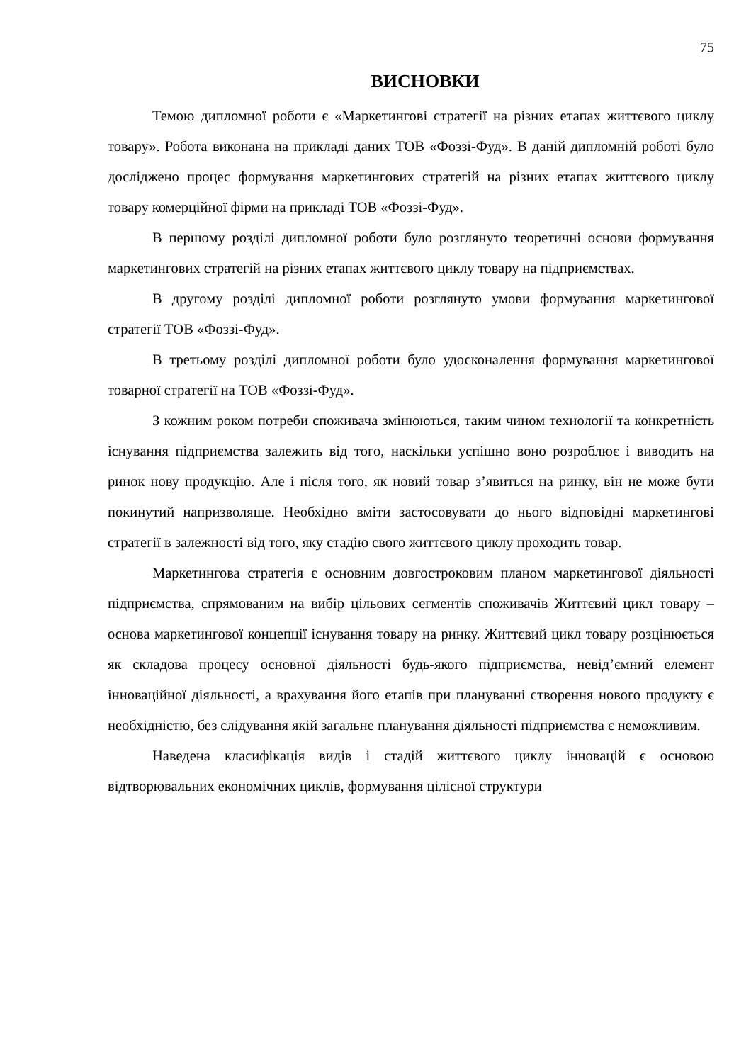75
ВИСНОВКИ
Темою дипломної роботи є «Маркетингові стратегії на різних етапах життєвого циклу товару». Робота виконана на прикладі даних ТОВ «Фоззі-Фуд». В даній дипломній роботі було досліджено процес формування маркетингових стратегій на різних етапах життєвого циклу товару комерційної фірми на прикладі ТОВ «Фоззі-Фуд».
В першому розділі дипломної роботи було розглянуто теоретичні основи формування маркетингових стратегій на різних етапах життєвого циклу товару на підприємствах.
В другому розділі дипломної роботи розглянуто умови формування маркетингової стратегії ТОВ «Фоззі-Фуд».
В третьому розділі дипломної роботи було удосконалення формування маркетингової товарної стратегії на ТОВ «Фоззі-Фуд».
З кожним роком потреби споживача змінюються, таким чином технології та конкретність існування підприємства залежить від того, наскільки успішно воно розроблює і виводить на ринок нову продукцію. Але і після того, як новий товар з’явиться на ринку, він не може бути покинутий напризволяще. Необхідно вміти застосовувати до нього відповідні маркетингові стратегії в залежності від того, яку стадію свого життєвого циклу проходить товар.
Маркетингова стратегія є основним довгостроковим планом маркетингової діяльності підприємства, спрямованим на вибір цільових сегментів споживачів Життєвий цикл товару – основа маркетингової концепції існування товару на ринку. Життєвий цикл товару розцінюється як складова процесу основної діяльності будь-якого підприємства, невід’ємний елемент інноваційної діяльності, а врахування його етапів при плануванні створення нового продукту є необхідністю, без слідування якій загальне планування діяльності підприємства є неможливим.
Наведена класифікація видів і стадій життєвого циклу інновацій є основою відтворювальних економічних циклів, формування цілісної структури